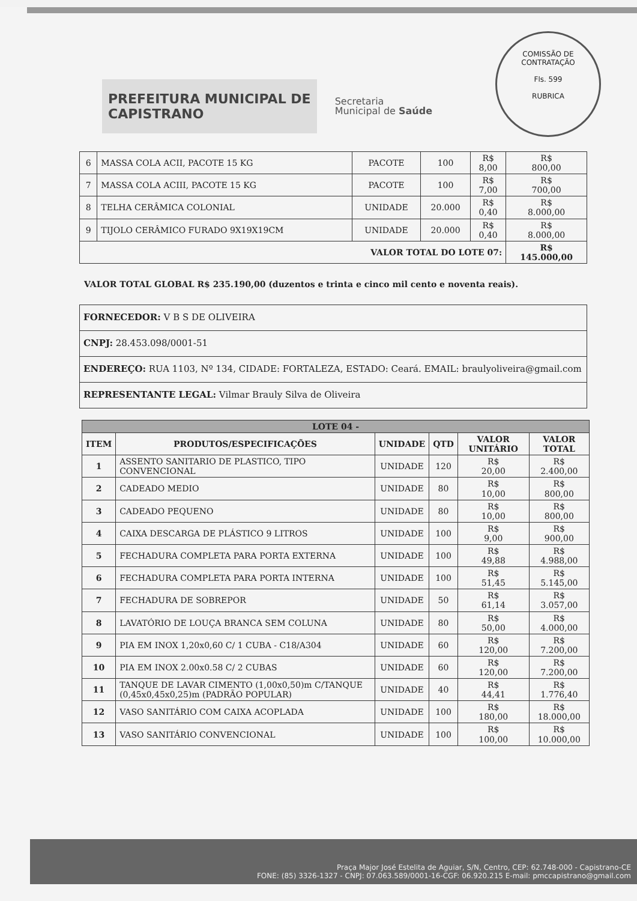COMISSÃO DE CONTRATAÇÃO
Fls. 599
RUBRICA
PREFEITURA MUNICIPAL DE
CAPISTRANO
Secretaria
Municipal de Saúde
| 6 | MASSA COLA ACII, PACOTE 15 KG | PACOTE | 100 | R$ 8,00 | R$ 800,00 |
| 7 | MASSA COLA ACIII, PACOTE 15 KG | PACOTE | 100 | R$ 7,00 | R$ 700,00 |
| 8 | TELHA CERÂMICA COLONIAL | UNIDADE | 20.000 | R$ 0,40 | R$ 8.000,00 |
| 9 | TIJOLO CERÂMICO FURADO 9X19X19CM | UNIDADE | 20.000 | R$ 0,40 | R$ 8.000,00 |
| VALOR TOTAL DO LOTE 07: | | | | | R$ 145.000,00 |
VALOR TOTAL GLOBAL R$ 235.190,00 (duzentos e trinta e cinco mil cento e noventa reais).
| FORNECEDOR: V B S DE OLIVEIRA |
| CNPJ: 28.453.098/0001-51 |
| ENDEREÇO: RUA 1103, Nº 134, CIDADE: FORTALEZA, ESTADO: Ceará. EMAIL: braulyoliveira@gmail.com |
| REPRESENTANTE LEGAL: Vilmar Brauly Silva de Oliveira |
| LOTE 04 - | | | | | |
| --- | --- | --- | --- | --- | --- |
| ITEM | PRODUTOS/ESPECIFICAÇÕES | UNIDADE | QTD | VALOR UNITÁRIO | VALOR TOTAL |
| 1 | ASSENTO SANITARIO DE PLASTICO, TIPO CONVENCIONAL | UNIDADE | 120 | R$ 20,00 | R$ 2.400,00 |
| 2 | CADEADO MEDIO | UNIDADE | 80 | R$ 10,00 | R$ 800,00 |
| 3 | CADEADO PEQUENO | UNIDADE | 80 | R$ 10,00 | R$ 800,00 |
| 4 | CAIXA DESCARGA DE PLÁSTICO 9 LITROS | UNIDADE | 100 | R$ 9,00 | R$ 900,00 |
| 5 | FECHADURA COMPLETA PARA PORTA EXTERNA | UNIDADE | 100 | R$ 49,88 | R$ 4.988,00 |
| 6 | FECHADURA COMPLETA PARA PORTA INTERNA | UNIDADE | 100 | R$ 51,45 | R$ 5.145,00 |
| 7 | FECHADURA DE SOBREPOR | UNIDADE | 50 | R$ 61,14 | R$ 3.057,00 |
| 8 | LAVATÓRIO DE LOUÇA BRANCA SEM COLUNA | UNIDADE | 80 | R$ 50,00 | R$ 4.000,00 |
| 9 | PIA EM INOX 1,20x0,60 C/ 1 CUBA - C18/A304 | UNIDADE | 60 | R$ 120,00 | R$ 7.200,00 |
| 10 | PIA EM INOX 2.00x0.58 C/ 2 CUBAS | UNIDADE | 60 | R$ 120,00 | R$ 7.200,00 |
| 11 | TANQUE DE LAVAR CIMENTO (1,00x0,50)m C/TANQUE (0,45x0,45x0,25)m (PADRÃO POPULAR) | UNIDADE | 40 | R$ 44,41 | R$ 1.776,40 |
| 12 | VASO SANITÁRIO COM CAIXA ACOPLADA | UNIDADE | 100 | R$ 180,00 | R$ 18.000,00 |
| 13 | VASO SANITÁRIO CONVENCIONAL | UNIDADE | 100 | R$ 100,00 | R$ 10.000,00 |
Praça Major José Estelita de Aguiar, S/N, Centro, CEP: 62.748-000 - Capistrano-CE
FONE: (85) 3326-1327 - CNPJ: 07.063.589/0001-16-CGF: 06.920.215 E-mail: pmccapistrano@gmail.com